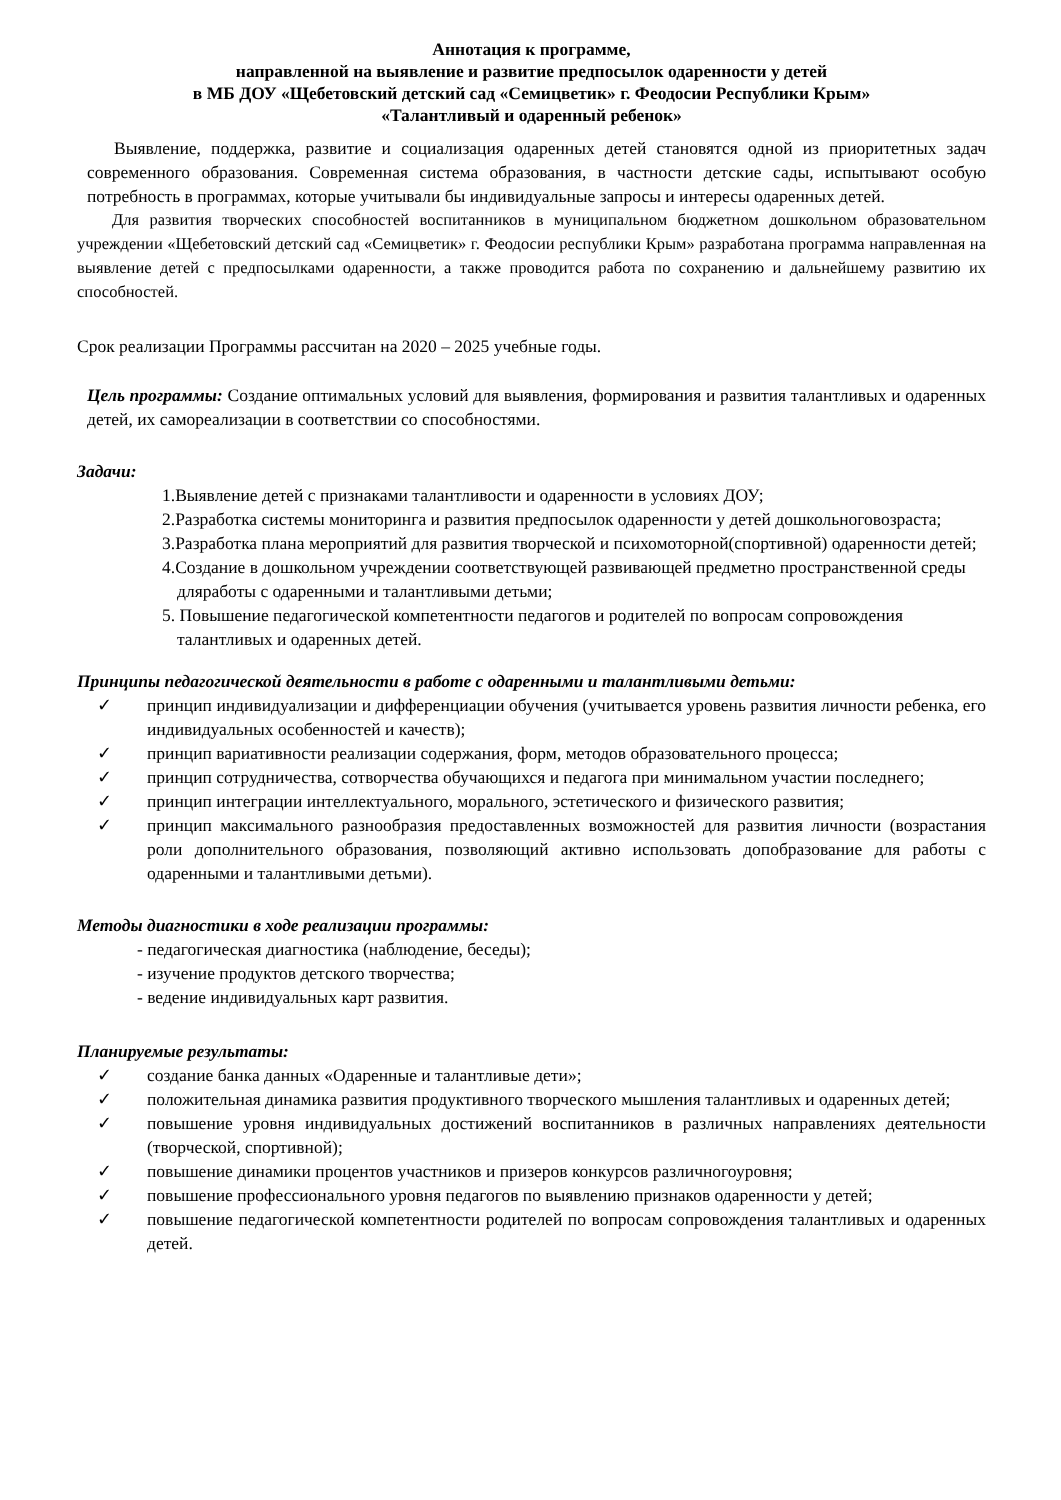Аннотация к программе,
направленной на выявление и развитие предпосылок одаренности у детей
в МБ ДОУ «Щебетовский детский сад «Семицветик» г. Феодосии Республики Крым»
«Талантливый и одаренный ребенок»
Выявление, поддержка, развитие и социализация одаренных детей становятся одной из приоритетных задач современного образования. Современная система образования, в частности детские сады, испытывают особую потребность в программах, которые учитывали бы индивидуальные запросы и интересы одаренных детей.
Для развития творческих способностей воспитанников в муниципальном бюджетном дошкольном образовательном учреждении «Щебетовский детский сад «Семицветик» г. Феодосии республики Крым» разработана программа направленная на выявление детей с предпосылками одаренности, а также проводится работа по сохранению и дальнейшему развитию их способностей.
Срок реализации Программы рассчитан на 2020 – 2025 учебные годы.
Цель программы: Создание оптимальных условий для выявления, формирования и развития талантливых и одаренных детей, их самореализации в соответствии со способностями.
Задачи:
1.Выявление детей с признаками талантливости и одаренности в условиях ДОУ;
2.Разработка системы мониторинга и развития предпосылок одаренности у детей дошкольноговозраста;
3.Разработка плана мероприятий для развития творческой и психомоторной(спортивной) одаренности детей;
4.Создание в дошкольном учреждении соответствующей развивающей предметно пространственной среды дляработы с одаренными и талантливыми детьми;
5. Повышение педагогической компетентности педагогов и родителей по вопросам сопровождения талантливых и одаренных детей.
Принципы педагогической деятельности в работе с одаренными и талантливыми детьми:
✓ принцип индивидуализации и дифференциации обучения (учитывается уровень развития личности ребенка, его индивидуальных особенностей и качеств);
✓ принцип вариативности реализации содержания, форм, методов образовательного процесса;
✓ принцип сотрудничества, сотворчества обучающихся и педагога при минимальном участии последнего;
✓ принцип интеграции интеллектуального, морального, эстетического и физического развития;
✓ принцип максимального разнообразия предоставленных возможностей для развития личности (возрастания роли дополнительного образования, позволяющий активно использовать допобразование для работы с одаренными и талантливыми детьми).
Методы диагностики в ходе реализации программы:
- педагогическая диагностика (наблюдение, беседы);
- изучение продуктов детского творчества;
- ведение индивидуальных карт развития.
Планируемые результаты:
✓ создание банка данных «Одаренные и талантливые дети»;
✓ положительная динамика развития продуктивного творческого мышления талантливых и одаренных детей;
✓ повышение уровня индивидуальных достижений воспитанников в различных направлениях деятельности (творческой, спортивной);
✓ повышение динамики процентов участников и призеров конкурсов различногоуровня;
✓ повышение профессионального уровня педагогов по выявлению признаков одаренности у детей;
✓ повышение педагогической компетентности родителей по вопросам сопровождения талантливых и одаренных детей.